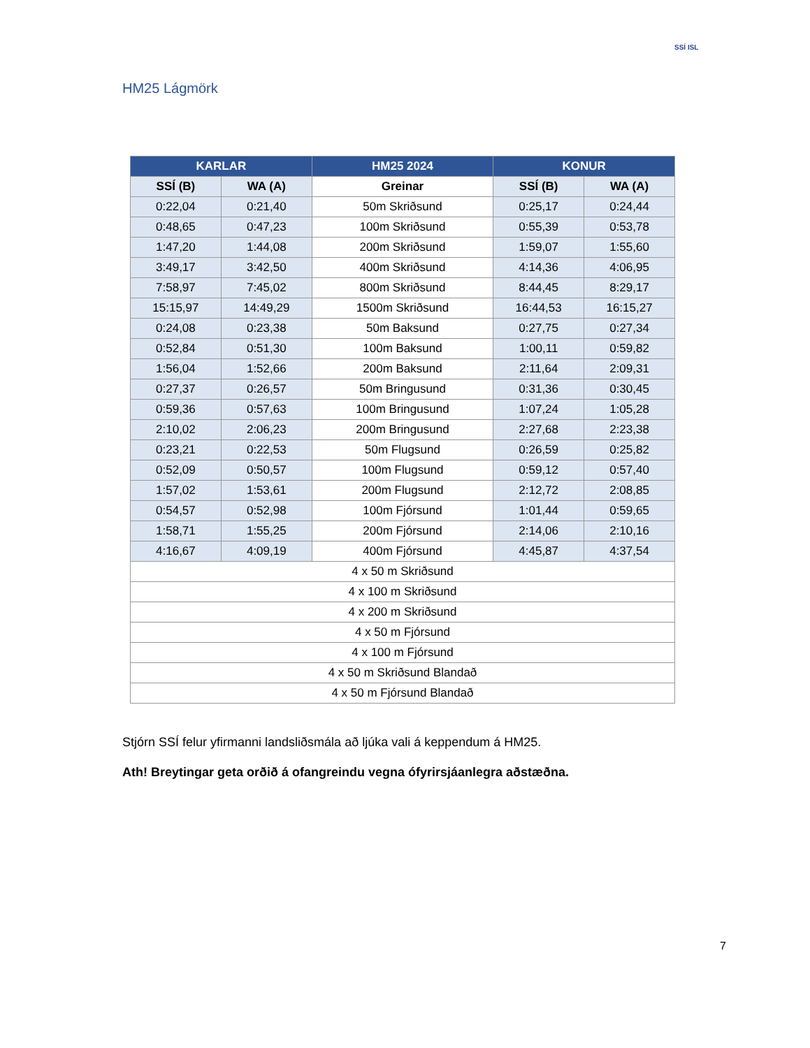SSÍ ISL
HM25 Lágmörk
| KARLAR | | HM25 2024 | KONUR | |
| --- | --- | --- | --- | --- |
| SSÍ (B) | WA (A) | Greinar | SSÍ (B) | WA (A) |
| 0:22,04 | 0:21,40 | 50m Skriðsund | 0:25,17 | 0:24,44 |
| 0:48,65 | 0:47,23 | 100m Skriðsund | 0:55,39 | 0:53,78 |
| 1:47,20 | 1:44,08 | 200m Skriðsund | 1:59,07 | 1:55,60 |
| 3:49,17 | 3:42,50 | 400m Skriðsund | 4:14,36 | 4:06,95 |
| 7:58,97 | 7:45,02 | 800m Skriðsund | 8:44,45 | 8:29,17 |
| 15:15,97 | 14:49,29 | 1500m Skriðsund | 16:44,53 | 16:15,27 |
| 0:24,08 | 0:23,38 | 50m Baksund | 0:27,75 | 0:27,34 |
| 0:52,84 | 0:51,30 | 100m Baksund | 1:00,11 | 0:59,82 |
| 1:56,04 | 1:52,66 | 200m Baksund | 2:11,64 | 2:09,31 |
| 0:27,37 | 0:26,57 | 50m Bringusund | 0:31,36 | 0:30,45 |
| 0:59,36 | 0:57,63 | 100m Bringusund | 1:07,24 | 1:05,28 |
| 2:10,02 | 2:06,23 | 200m Bringusund | 2:27,68 | 2:23,38 |
| 0:23,21 | 0:22,53 | 50m Flugsund | 0:26,59 | 0:25,82 |
| 0:52,09 | 0:50,57 | 100m Flugsund | 0:59,12 | 0:57,40 |
| 1:57,02 | 1:53,61 | 200m Flugsund | 2:12,72 | 2:08,85 |
| 0:54,57 | 0:52,98 | 100m Fjórsund | 1:01,44 | 0:59,65 |
| 1:58,71 | 1:55,25 | 200m Fjórsund | 2:14,06 | 2:10,16 |
| 4:16,67 | 4:09,19 | 400m Fjórsund | 4:45,87 | 4:37,54 |
| 4 x 50 m Skriðsund | | | | |
| 4 x 100 m Skriðsund | | | | |
| 4 x 200 m Skriðsund | | | | |
| 4 x 50 m Fjórsund | | | | |
| 4 x 100 m Fjórsund | | | | |
| 4 x 50 m Skriðsund Blandað | | | | |
| 4 x 50 m Fjórsund Blandað | | | | |
Stjórn SSÍ felur yfirmanni landsliðsmála að ljúka vali á keppendum á HM25.
Ath! Breytingar geta orðið á ofangreindu vegna ófyrirsjáanlegra aðstæðna.
7